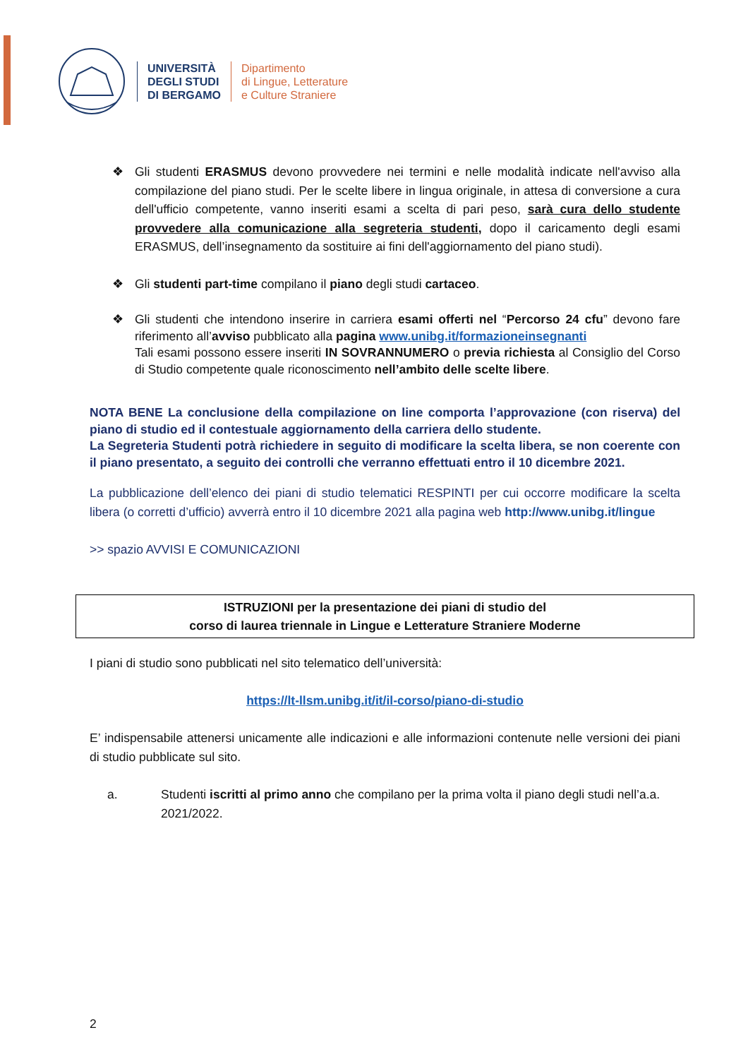UNIVERSITÀ
DEGLI STUDI
DI BERGAMO
Dipartimento
di Lingue, Letterature
e Culture Straniere
❖ Gli studenti ERASMUS devono provvedere nei termini e nelle modalità indicate nell'avviso alla compilazione del piano studi. Per le scelte libere in lingua originale, in attesa di conversione a cura dell'ufficio competente, vanno inseriti esami a scelta di pari peso, sarà cura dello studente provvedere alla comunicazione alla segreteria studenti, dopo il caricamento degli esami ERASMUS, dell’insegnamento da sostituire ai fini dell'aggiornamento del piano studi).
❖ Gli studenti part-time compilano il piano degli studi cartaceo.
❖ Gli studenti che intendono inserire in carriera esami offerti nel “Percorso 24 cfu” devono fare riferimento all’avviso pubblicato alla pagina www.unibg.it/formazioneinsegnanti
Tali esami possono essere inseriti IN SOVRANNUMERO o previa richiesta al Consiglio del Corso di Studio competente quale riconoscimento nell’ambito delle scelte libere.
NOTA BENE La conclusione della compilazione on line comporta l’approvazione (con riserva) del piano di studio ed il contestuale aggiornamento della carriera dello studente.
La Segreteria Studenti potrà richiedere in seguito di modificare la scelta libera, se non coerente con il piano presentato, a seguito dei controlli che verranno effettuati entro il 10 dicembre 2021.
La pubblicazione dell’elenco dei piani di studio telematici RESPINTI per cui occorre modificare la scelta libera (o corretti d’ufficio) avverrà entro il 10 dicembre 2021 alla pagina web http://www.unibg.it/lingue
>> spazio AVVISI E COMUNICAZIONI
ISTRUZIONI per la presentazione dei piani di studio del
corso di laurea triennale in Lingue e Letterature Straniere Moderne
I piani di studio sono pubblicati nel sito telematico dell’università:
https://lt-llsm.unibg.it/it/il-corso/piano-di-studio
E’ indispensabile attenersi unicamente alle indicazioni e alle informazioni contenute nelle versioni dei piani di studio pubblicate sul sito.
a. Studenti iscritti al primo anno che compilano per la prima volta il piano degli studi nell’a.a. 2021/2022.
2